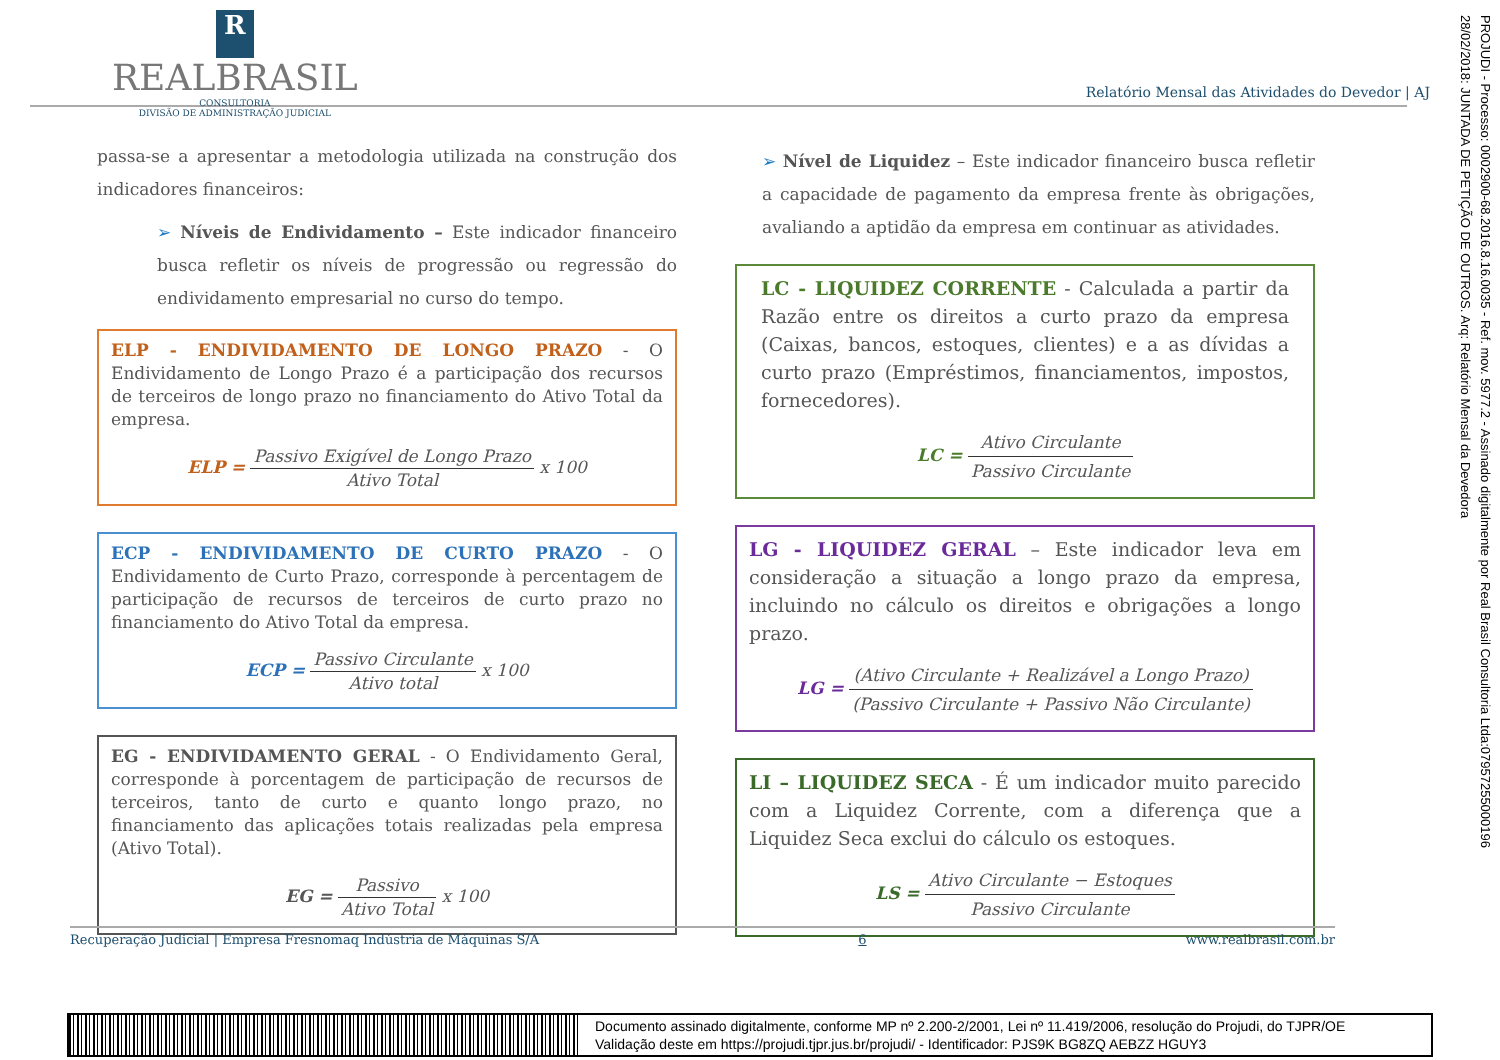R
REALBRASIL
CONSULTORIA
DIVISÃO DE ADMINISTRAÇÃO JUDICIAL
Relatório Mensal das Atividades do Devedor | AJ
PROJUDI - Processo: 0002900-68.2016.8.16.0035 - Ref. mov. 5977.2 - Assinado digitalmente por Real Brasil Consultoria Ltda:07957255000196
28/02/2018: JUNTADA DE PETIÇÃO DE OUTROS. Arq: Relatório Mensal da Devedora
passa-se a apresentar a metodologia utilizada na construção dos indicadores financeiros:
➢ Níveis de Endividamento – Este indicador financeiro busca refletir os níveis de progressão ou regressão do endividamento empresarial no curso do tempo.
ELP - ENDIVIDAMENTO DE LONGO PRAZO - O Endividamento de Longo Prazo é a participação dos recursos de terceiros de longo prazo no financiamento do Ativo Total da empresa.
ELP = Passivo Exigível de Longo Prazo Ativo Total x 100
ECP - ENDIVIDAMENTO DE CURTO PRAZO - O Endividamento de Curto Prazo, corresponde à percentagem de participação de recursos de terceiros de curto prazo no financiamento do Ativo Total da empresa.
ECP = Passivo Circulante Ativo total x 100
EG - ENDIVIDAMENTO GERAL - O Endividamento Geral, corresponde à porcentagem de participação de recursos de terceiros, tanto de curto e quanto longo prazo, no financiamento das aplicações totais realizadas pela empresa (Ativo Total).
EG = Passivo Ativo Total x 100
➢ Nível de Liquidez – Este indicador financeiro busca refletir a capacidade de pagamento da empresa frente às obrigações, avaliando a aptidão da empresa em continuar as atividades.
LC - LIQUIDEZ CORRENTE - Calculada a partir da Razão entre os direitos a curto prazo da empresa (Caixas, bancos, estoques, clientes) e a as dívidas a curto prazo (Empréstimos, financiamentos, impostos, fornecedores).
LC = Ativo Circulante Passivo Circulante
LG - LIQUIDEZ GERAL – Este indicador leva em consideração a situação a longo prazo da empresa, incluindo no cálculo os direitos e obrigações a longo prazo.
LG = (Ativo Circulante + Realizável a Longo Prazo) (Passivo Circulante + Passivo Não Circulante)
LI – LIQUIDEZ SECA - É um indicador muito parecido com a Liquidez Corrente, com a diferença que a Liquidez Seca exclui do cálculo os estoques.
LS = Ativo Circulante − Estoques Passivo Circulante
Recuperação Judicial | Empresa Fresnomaq Indústria de Máquinas S/A 6 www.realbrasil.com.br
Documento assinado digitalmente, conforme MP nº 2.200-2/2001, Lei nº 11.419/2006, resolução do Projudi, do TJPR/OE
Validação deste em https://projudi.tjpr.jus.br/projudi/ - Identificador: PJS9K BG8ZQ AEBZZ HGUY3